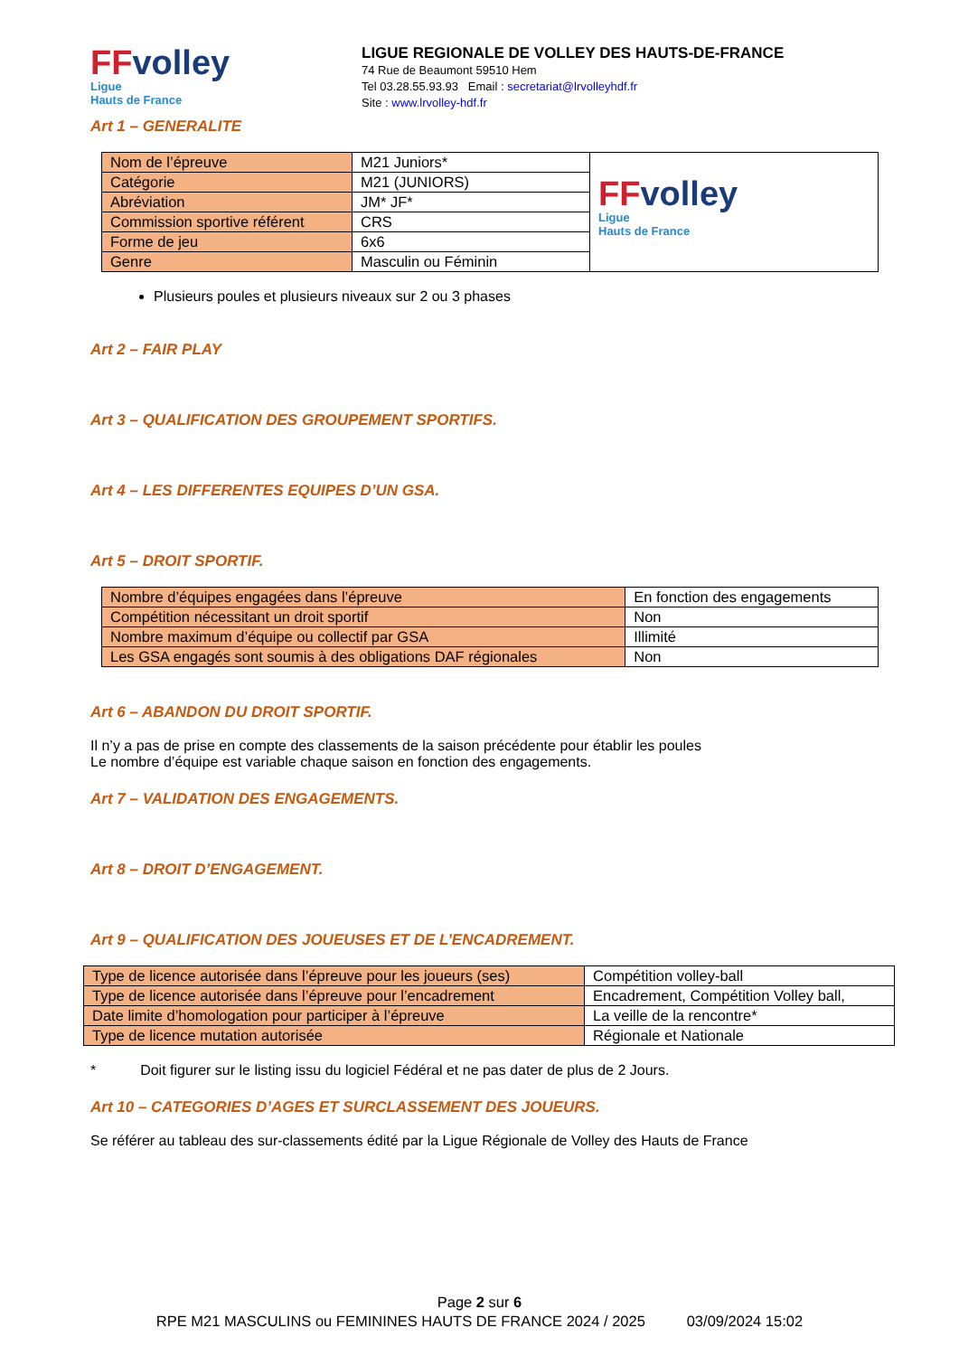FFvolley
Ligue
Hauts de France
LIGUE REGIONALE DE VOLLEY DES HAUTS-DE-FRANCE
74 Rue de Beaumont 59510 Hem
Tel 03.28.55.93.93 Email : secretariat@lrvolleyhdf.fr
Site : www.lrvolley-hdf.fr
Art 1 – GENERALITE
| Nom de l’épreuve | M21 Juniors* | FF volley Ligue Hauts de France |
| Catégorie | M21 (JUNIORS) | |
| Abréviation | JM* JF* | |
| Commission sportive référent | CRS | |
| Forme de jeu | 6x6 | |
| Genre | Masculin ou Féminin | |
Plusieurs poules et plusieurs niveaux sur 2 ou 3 phases
Art 2 – FAIR PLAY
Art 3 – QUALIFICATION DES GROUPEMENT SPORTIFS.
Art 4 – LES DIFFERENTES EQUIPES D’UN GSA.
Art 5 – DROIT SPORTIF.
| Nombre d’équipes engagées dans l’épreuve | En fonction des engagements |
| Compétition nécessitant un droit sportif | Non |
| Nombre maximum d’équipe ou collectif par GSA | Illimité |
| Les GSA engagés sont soumis à des obligations DAF régionales | Non |
Art 6 – ABANDON DU DROIT SPORTIF.
Il n’y a pas de prise en compte des classements de la saison précédente pour établir les poules
Le nombre d’équipe est variable chaque saison en fonction des engagements.
Art 7 – VALIDATION DES ENGAGEMENTS.
Art 8 – DROIT D’ENGAGEMENT.
Art 9 – QUALIFICATION DES JOUEUSES ET DE L’ENCADREMENT.
| Type de licence autorisée dans l’épreuve pour les joueurs (ses) | Compétition volley-ball |
| Type de licence autorisée dans l’épreuve pour l’encadrement | Encadrement, Compétition Volley ball, |
| Date limite d’homologation pour participer à l’épreuve | La veille de la rencontre* |
| Type de licence mutation autorisée | Régionale et Nationale |
* Doit figurer sur le listing issu du logiciel Fédéral et ne pas dater de plus de 2 Jours.
Art 10 – CATEGORIES D’AGES ET SURCLASSEMENT DES JOUEURS.
Se référer au tableau des sur-classements édité par la Ligue Régionale de Volley des Hauts de France
Page 2 sur 6
RPE M21 MASCULINS ou FEMININES HAUTS DE FRANCE 2024 / 2025 03/09/2024 15:02